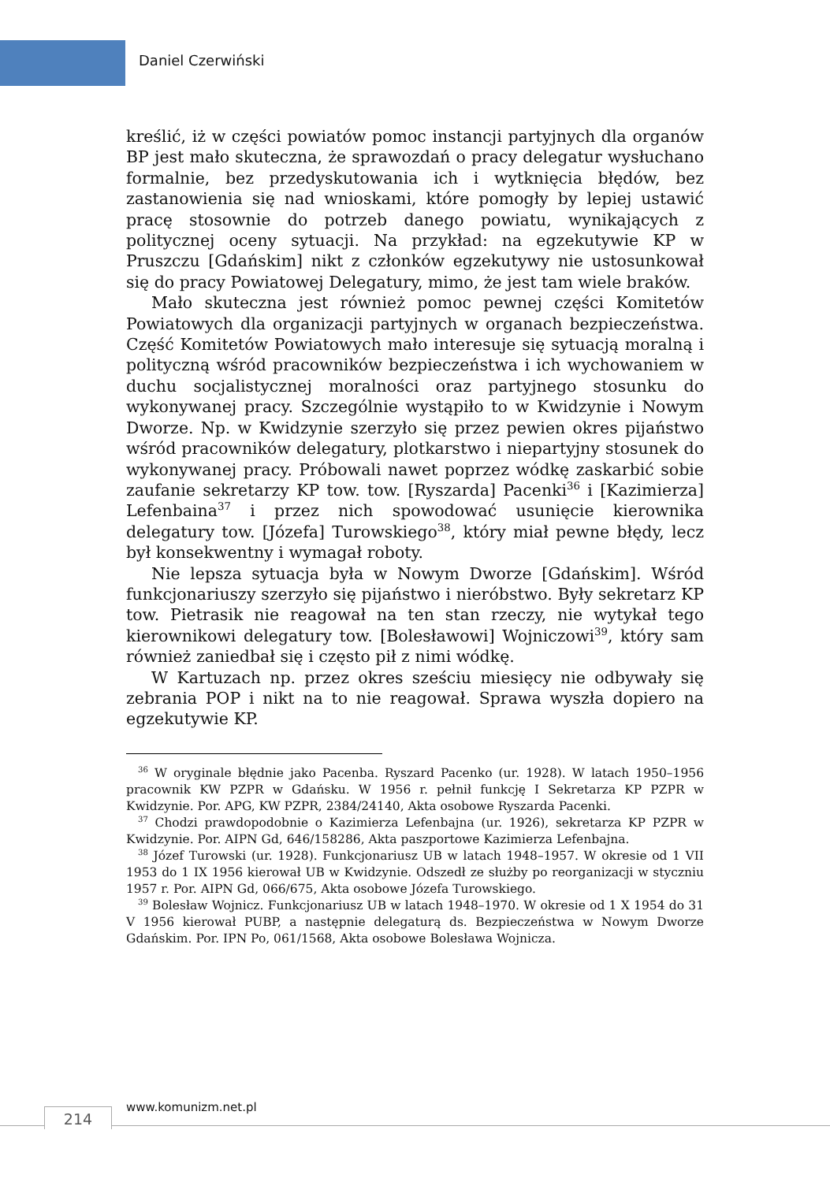Daniel Czerwiński
kreślić, iż w części powiatów pomoc instancji partyjnych dla organów BP jest mało skuteczna, że sprawozdań o pracy delegatur wysłuchano formalnie, bez przedyskutowania ich i wytknięcia błędów, bez zastanowienia się nad wnioskami, które pomogły by lepiej ustawić pracę stosownie do potrzeb danego powiatu, wynikających z politycznej oceny sytuacji. Na przykład: na egzekutywie KP w Pruszczu [Gdańskim] nikt z członków egzekutywy nie ustosunkował się do pracy Powiatowej Delegatury, mimo, że jest tam wiele braków.
Mało skuteczna jest również pomoc pewnej części Komitetów Powiatowych dla organizacji partyjnych w organach bezpieczeństwa. Część Komitetów Powiatowych mało interesuje się sytuacją moralną i polityczną wśród pracowników bezpieczeństwa i ich wychowaniem w duchu socjalistycznej moralności oraz partyjnego stosunku do wykonywanej pracy. Szczególnie wystąpiło to w Kwidzynie i Nowym Dworze. Np. w Kwidzynie szerzyło się przez pewien okres pijaństwo wśród pracowników delegatury, plotkarstwo i niepartyjny stosunek do wykonywanej pracy. Próbowali nawet poprzez wódkę zaskarbić sobie zaufanie sekretarzy KP tow. tow. [Ryszarda] Pacenki<sup>36</sup> i [Kazimierza] Lefenbaina<sup>37</sup> i przez nich spowodować usunięcie kierownika delegatury tow. [Józefa] Turowskiego<sup>38</sup>, który miał pewne błędy, lecz był konsekwentny i wymagał roboty.
Nie lepsza sytuacja była w Nowym Dworze [Gdańskim]. Wśród funkcjonariuszy szerzyło się pijaństwo i nieróbstwo. Były sekretarz KP tow. Pietrasik nie reagował na ten stan rzeczy, nie wytykał tego kierownikowi delegatury tow. [Bolesławowi] Wojniczowi<sup>39</sup>, który sam również zaniedbał się i często pił z nimi wódkę.
W Kartuzach np. przez okres sześciu miesięcy nie odbywały się zebrania POP i nikt na to nie reagował. Sprawa wyszła dopiero na egzekutywie KP.
<sup>36</sup> W oryginale błędnie jako Pacenba. Ryszard Pacenko (ur. 1928). W latach 1950–1956 pracownik KW PZPR w Gdańsku. W 1956 r. pełnił funkcję I Sekretarza KP PZPR w Kwidzynie. Por. APG, KW PZPR, 2384/24140, Akta osobowe Ryszarda Pacenki.
<sup>37</sup> Chodzi prawdopodobnie o Kazimierza Lefenbajna (ur. 1926), sekretarza KP PZPR w Kwidzynie. Por. AIPN Gd, 646/158286, Akta paszportowe Kazimierza Lefenbajna.
<sup>38</sup> Józef Turowski (ur. 1928). Funkcjonariusz UB w latach 1948–1957. W okresie od 1 VII 1953 do 1 IX 1956 kierował UB w Kwidzynie. Odszedł ze służby po reorganizacji w styczniu 1957 r. Por. AIPN Gd, 066/675, Akta osobowe Józefa Turowskiego.
<sup>39</sup> Bolesław Wojnicz. Funkcjonariusz UB w latach 1948–1970. W okresie od 1 X 1954 do 31 V 1956 kierował PUBP, a następnie delegaturą ds. Bezpieczeństwa w Nowym Dworze Gdańskim. Por. IPN Po, 061/1568, Akta osobowe Bolesława Wojnicza.
214 www.komunizm.net.pl